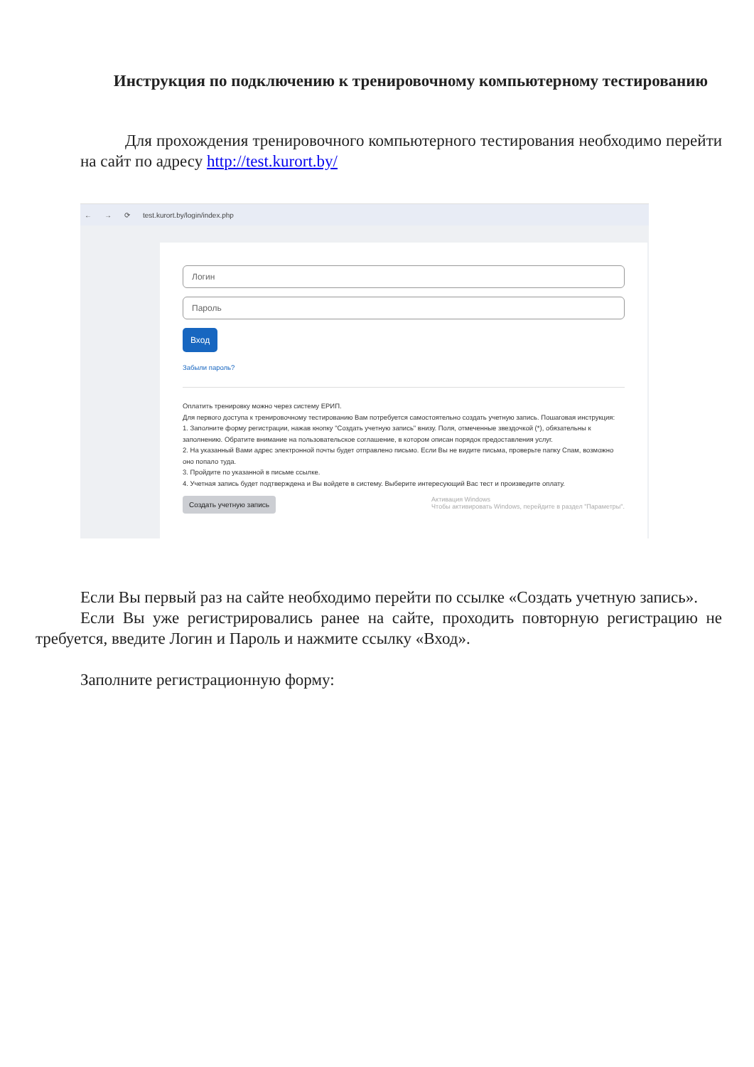Инструкция по подключению к тренировочному компьютерному тестированию
Для прохождения тренировочного компьютерного тестирования необходимо перейти на сайт по адресу http://test.kurort.by/
← → ⟳ test.kurort.by/login/index.php
Логин
Пароль
Вход
Забыли пароль?
Оплатить тренировку можно через систему ЕРИП.
Для первого доступа к тренировочному тестированию Вам потребуется самостоятельно создать учетную запись. Пошаговая инструкция:
1. Заполните форму регистрации, нажав кнопку "Создать учетную запись" внизу. Поля, отмеченные звездочкой (*), обязательны к заполнению. Обратите внимание на пользовательское соглашение, в котором описан порядок предоставления услуг.
2. На указанный Вами адрес электронной почты будет отправлено письмо. Если Вы не видите письма, проверьте папку Спам, возможно оно попало туда.
3. Пройдите по указанной в письме ссылке.
4. Учетная запись будет подтверждена и Вы войдете в систему. Выберите интересующий Вас тест и произведите оплату.
Создать учетную запись Активация Windows
Чтобы активировать Windows, перейдите в раздел "Параметры".
Если Вы первый раз на сайте необходимо перейти по ссылке «Создать учетную запись».
Если Вы уже регистрировались ранее на сайте, проходить повторную регистрацию не требуется, введите Логин и Пароль и нажмите ссылку «Вход».
Заполните регистрационную форму: